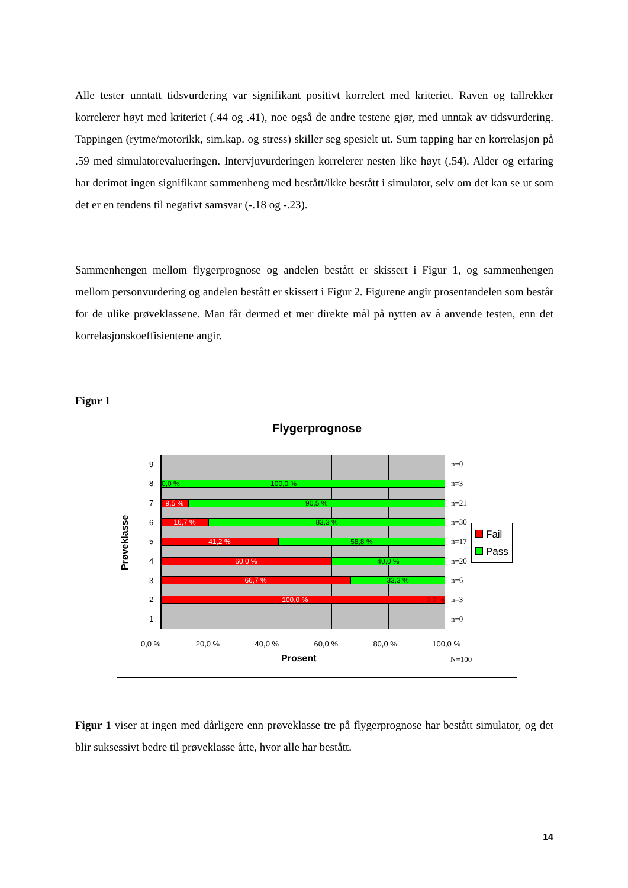Alle tester unntatt tidsvurdering var signifikant positivt korrelert med kriteriet. Raven og tallrekker korrelerer høyt med kriteriet (.44 og .41), noe også de andre testene gjør, med unntak av tidsvurdering. Tappingen (rytme/motorikk, sim.kap. og stress) skiller seg spesielt ut. Sum tapping har en korrelasjon på .59 med simulatorevalueringen. Intervjuvurderingen korrelerer nesten like høyt (.54). Alder og erfaring har derimot ingen signifikant sammenheng med bestått/ikke bestått i simulator, selv om det kan se ut som det er en tendens til negativt samsvar (-.18 og -.23).
Sammenhengen mellom flygerprognose og andelen bestått er skissert i Figur 1, og sammenhengen mellom personvurdering og andelen bestått er skissert i Figur 2. Figurene angir prosentandelen som består for de ulike prøveklassene. Man får dermed et mer direkte mål på nytten av å anvende testen, enn det korrelasjonskoeffisientene angir.
Figur 1
Flygerprognose
Prøveklasse
9 n=0
8
0,0 % 100,0 %
n=3
7
9,5 % 90,5 %
n=21
6
16,7 % 83,3 %
n=30
5
41,2 % 58,8 %
n=17
4
60,0 % 40,0 %
n=20
3
66,7 % 33,3 %
n=6
2
100,0 % 0,0 %
n=3
1 n=0
0,0 % 20,0 % 40,0 % 60,0 % 80,0 % 100,0 %
Prosent N=100
Fail
Pass
Figur 1 viser at ingen med dårligere enn prøveklasse tre på flygerprognose har bestått simulator, og det blir suksessivt bedre til prøveklasse åtte, hvor alle har bestått.
14